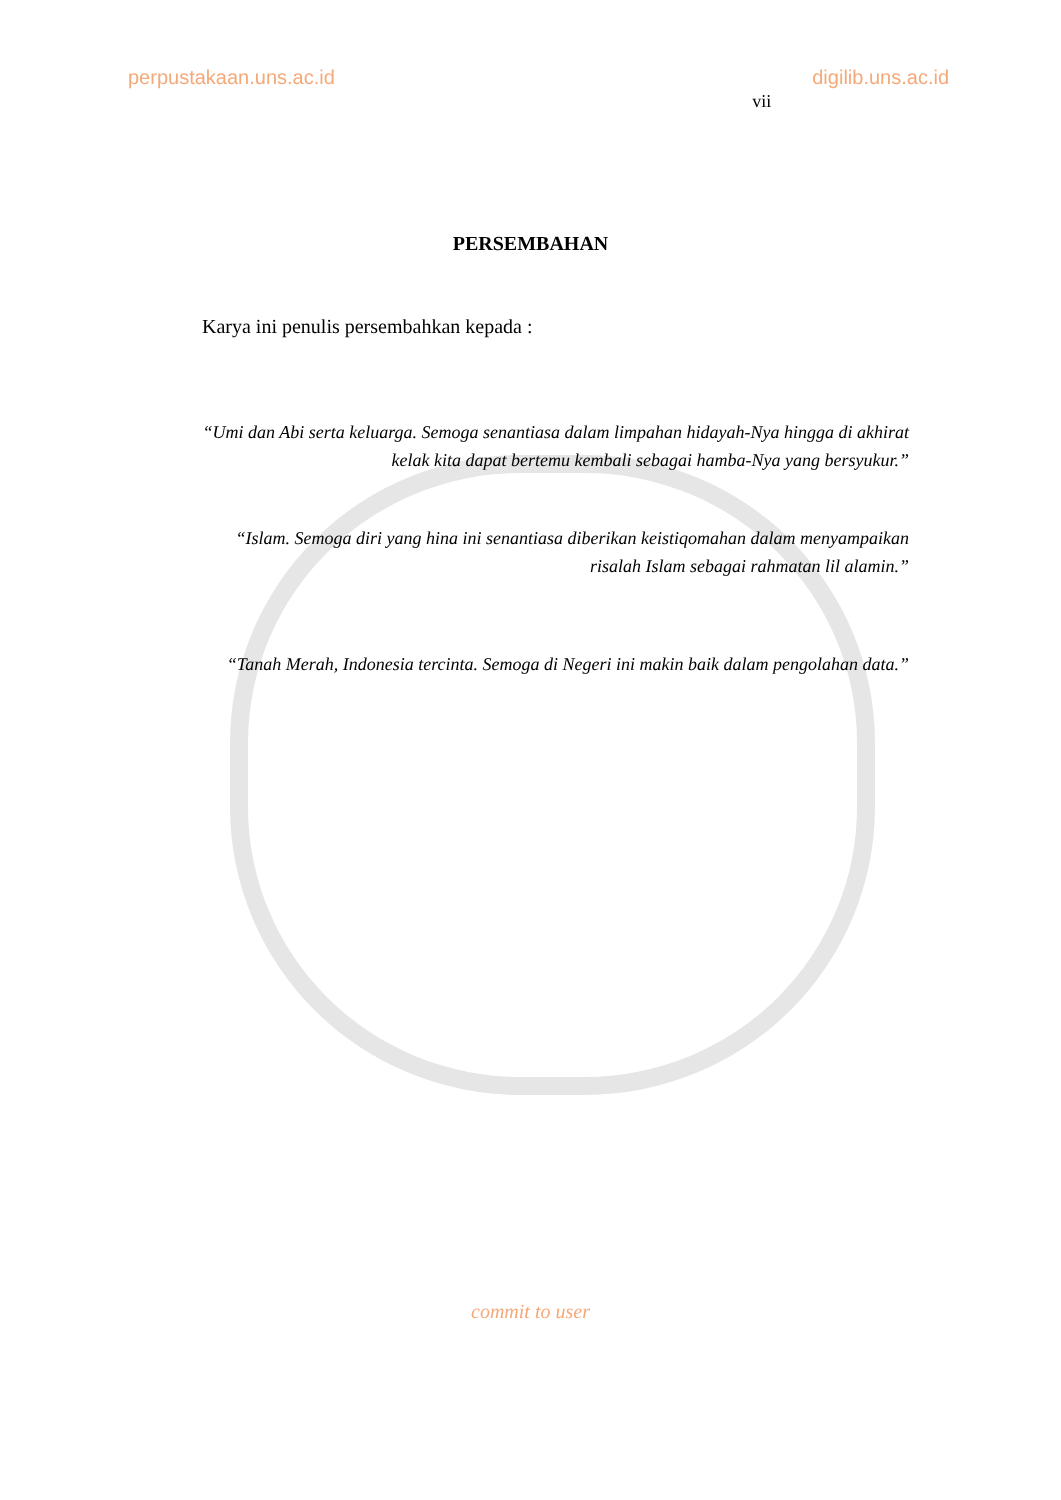perpustakaan.uns.ac.id digilib.uns.ac.id vii
PERSEMBAHAN
Karya ini penulis persembahkan kepada :
“Umi dan Abi serta keluarga. Semoga senantiasa dalam limpahan hidayah-Nya hingga di akhirat kelak kita dapat bertemu kembali sebagai hamba-Nya yang bersyukur.”
“Islam. Semoga diri yang hina ini senantiasa diberikan keistiqomahan dalam menyampaikan risalah Islam sebagai rahmatan lil alamin.”
“Tanah Merah, Indonesia tercinta. Semoga di Negeri ini makin baik dalam pengolahan data.”
commit to user